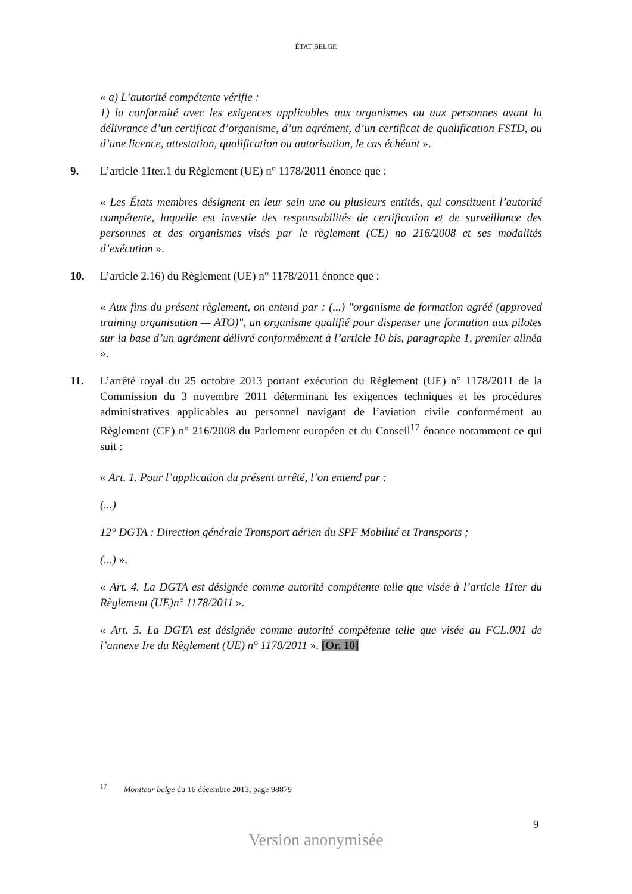ÉTAT BELGE
« a) L’autorité compétente vérifie :
1) la conformité avec les exigences applicables aux organismes ou aux personnes avant la délivrance d’un certificat d’organisme, d’un agrément, d’un certificat de qualification FSTD, ou d’une licence, attestation, qualification ou autorisation, le cas échéant ».
9. L’article 11ter.1 du Règlement (UE) n° 1178/2011 énonce que :
« Les États membres désignent en leur sein une ou plusieurs entités, qui constituent l’autorité compétente, laquelle est investie des responsabilités de certification et de surveillance des personnes et des organismes visés par le règlement (CE) no 216/2008 et ses modalités d’exécution ».
10. L’article 2.16) du Règlement (UE) n° 1178/2011 énonce que :
« Aux fins du présent règlement, on entend par : (...) "organisme de formation agréé (approved training organisation — ATO)", un organisme qualifié pour dispenser une formation aux pilotes sur la base d’un agrément délivré conformément à l’article 10 bis, paragraphe 1, premier alinéa ».
11. L’arrêté royal du 25 octobre 2013 portant exécution du Règlement (UE) n° 1178/2011 de la Commission du 3 novembre 2011 déterminant les exigences techniques et les procédures administratives applicables au personnel navigant de l’aviation civile conformément au Règlement (CE) n° 216/2008 du Parlement européen et du Conseil<sup>17</sup> énonce notamment ce qui suit :
« Art. 1. Pour l’application du présent arrêté, l’on entend par :
(...)
12° DGTA : Direction générale Transport aérien du SPF Mobilité et Transports ;
(...) ».
« Art. 4. La DGTA est désignée comme autorité compétente telle que visée à l’article 11ter du Règlement (UE)n° 1178/2011 ».
« Art. 5. La DGTA est désignée comme autorité compétente telle que visée au FCL.001 de l’annexe Ire du Règlement (UE) n° 1178/2011 ». [Or. 10]
<sup>17</sup> Moniteur belge du 16 décembre 2013, page 98879
9
Version anonymisée